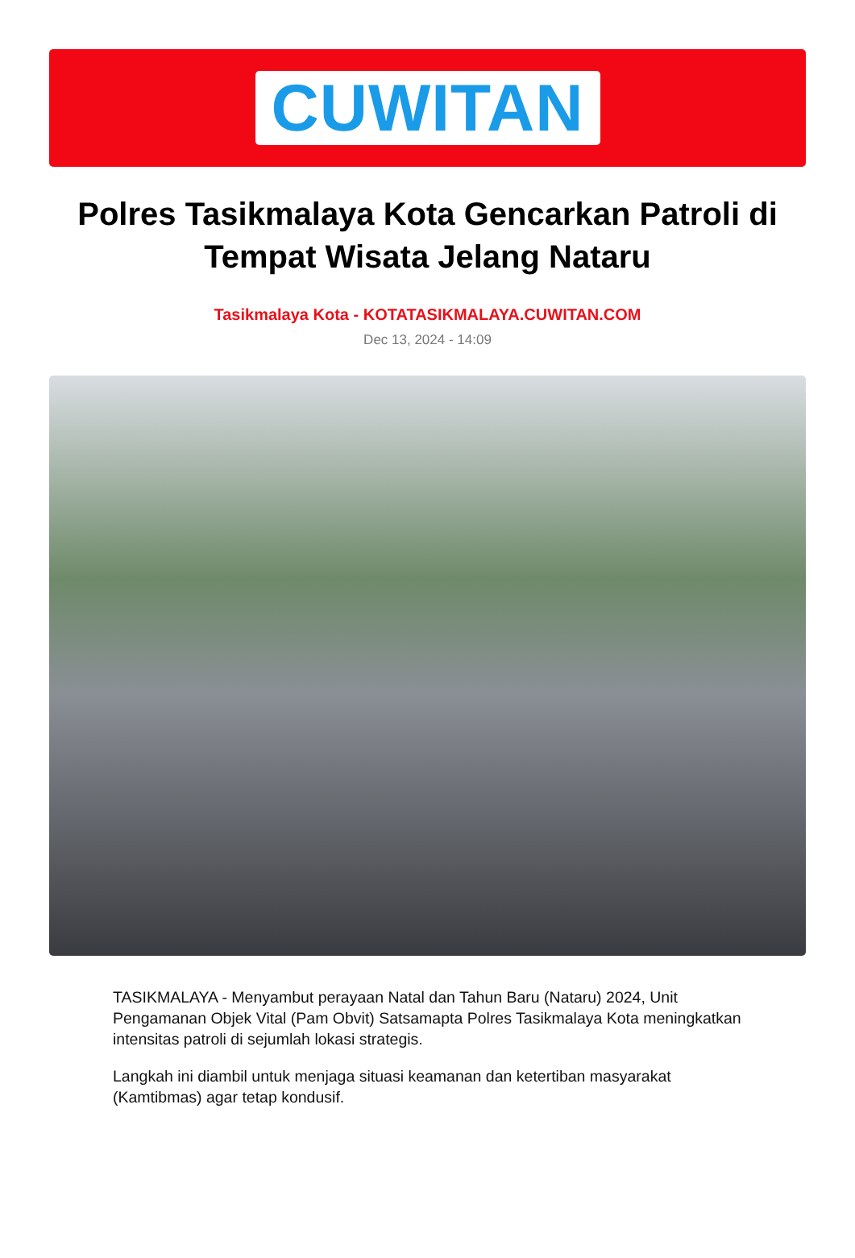CUWITAN
Polres Tasikmalaya Kota Gencarkan Patroli di Tempat Wisata Jelang Nataru
Tasikmalaya Kota - KOTATASIKMALAYA.CUWITAN.COM
Dec 13, 2024 - 14:09
TASIKMALAYA - Menyambut perayaan Natal dan Tahun Baru (Nataru) 2024, Unit Pengamanan Objek Vital (Pam Obvit) Satsamapta Polres Tasikmalaya Kota meningkatkan intensitas patroli di sejumlah lokasi strategis.
Langkah ini diambil untuk menjaga situasi keamanan dan ketertiban masyarakat (Kamtibmas) agar tetap kondusif.